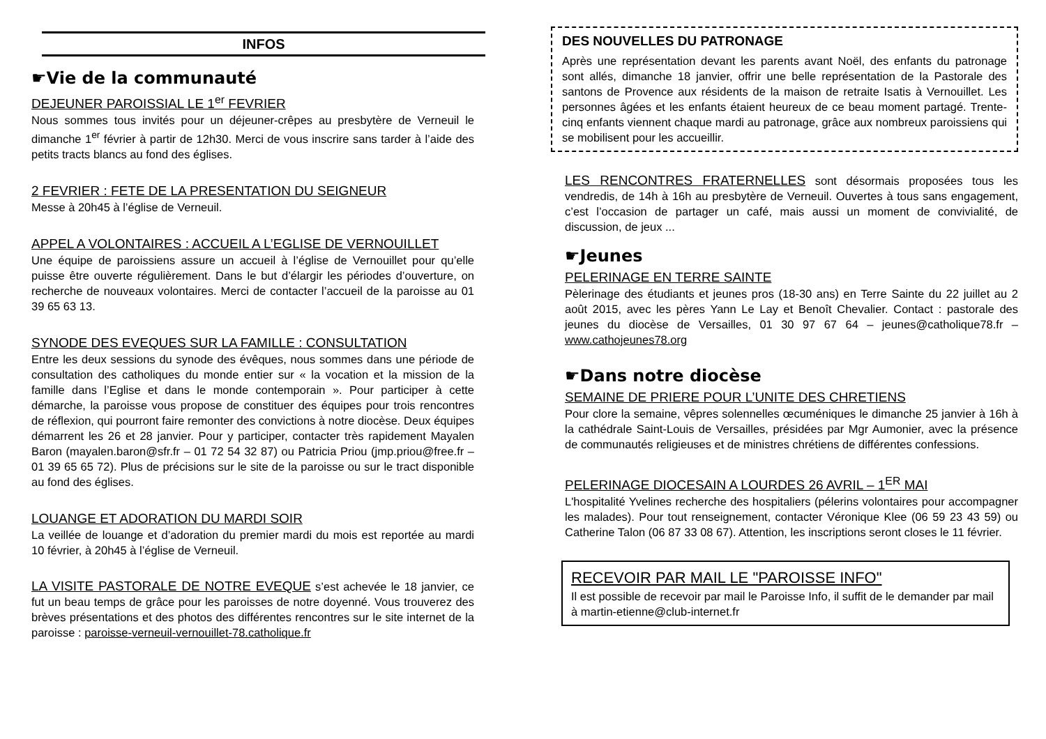INFOS
☛Vie de la communauté
DEJEUNER PAROISSIAL LE 1<sup>er</sup> FEVRIER
Nous sommes tous invités pour un déjeuner-crêpes au presbytère de Verneuil le dimanche 1<sup>er</sup> février à partir de 12h30. Merci de vous inscrire sans tarder à l’aide des petits tracts blancs au fond des églises.
2 FEVRIER : FETE DE LA PRESENTATION DU SEIGNEUR
Messe à 20h45 à l’église de Verneuil.
APPEL A VOLONTAIRES : ACCUEIL A L’EGLISE DE VERNOUILLET
Une équipe de paroissiens assure un accueil à l’église de Vernouillet pour qu’elle puisse être ouverte régulièrement. Dans le but d’élargir les périodes d’ouverture, on recherche de nouveaux volontaires. Merci de contacter l’accueil de la paroisse au 01 39 65 63 13.
SYNODE DES EVEQUES SUR LA FAMILLE : CONSULTATION
Entre les deux sessions du synode des évêques, nous sommes dans une période de consultation des catholiques du monde entier sur « la vocation et la mission de la famille dans l’Eglise et dans le monde contemporain ». Pour participer à cette démarche, la paroisse vous propose de constituer des équipes pour trois rencontres de réflexion, qui pourront faire remonter des convictions à notre diocèse. Deux équipes démarrent les 26 et 28 janvier. Pour y participer, contacter très rapidement Mayalen Baron (mayalen.baron@sfr.fr – 01 72 54 32 87) ou Patricia Priou (jmp.priou@free.fr – 01 39 65 65 72). Plus de précisions sur le site de la paroisse ou sur le tract disponible au fond des églises.
LOUANGE ET ADORATION DU MARDI SOIR
La veillée de louange et d’adoration du premier mardi du mois est reportée au mardi 10 février, à 20h45 à l’église de Verneuil.
LA VISITE PASTORALE DE NOTRE EVEQUE s’est achevée le 18 janvier, ce fut un beau temps de grâce pour les paroisses de notre doyenné. Vous trouverez des brèves présentations et des photos des différentes rencontres sur le site internet de la paroisse : paroisse-verneuil-vernouillet-78.catholique.fr
DES NOUVELLES DU PATRONAGE
Après une représentation devant les parents avant Noël, des enfants du patronage sont allés, dimanche 18 janvier, offrir une belle représentation de la Pastorale des santons de Provence aux résidents de la maison de retraite Isatis à Vernouillet. Les personnes âgées et les enfants étaient heureux de ce beau moment partagé. Trente-cinq enfants viennent chaque mardi au patronage, grâce aux nombreux paroissiens qui se mobilisent pour les accueillir.
LES RENCONTRES FRATERNELLES sont désormais proposées tous les vendredis, de 14h à 16h au presbytère de Verneuil. Ouvertes à tous sans engagement, c’est l’occasion de partager un café, mais aussi un moment de convivialité, de discussion, de jeux ...
☛Jeunes
PELERINAGE EN TERRE SAINTE
Pèlerinage des étudiants et jeunes pros (18-30 ans) en Terre Sainte du 22 juillet au 2 août 2015, avec les pères Yann Le Lay et Benoît Chevalier. Contact : pastorale des jeunes du diocèse de Versailles, 01 30 97 67 64 – jeunes@catholique78.fr – www.cathojeunes78.org
☛Dans notre diocèse
SEMAINE DE PRIERE POUR L’UNITE DES CHRETIENS
Pour clore la semaine, vêpres solennelles œcuméniques le dimanche 25 janvier à 16h à la cathédrale Saint-Louis de Versailles, présidées par Mgr Aumonier, avec la présence de communautés religieuses et de ministres chrétiens de différentes confessions.
PELERINAGE DIOCESAIN A LOURDES 26 AVRIL – 1<sup>ER</sup> MAI
L'hospitalité Yvelines recherche des hospitaliers (pélerins volontaires pour accompagner les malades). Pour tout renseignement, contacter Véronique Klee (06 59 23 43 59) ou Catherine Talon (06 87 33 08 67). Attention, les inscriptions seront closes le 11 février.
RECEVOIR PAR MAIL LE "PAROISSE INFO"
Il est possible de recevoir par mail le Paroisse Info, il suffit de le demander par mail à martin-etienne@club-internet.fr